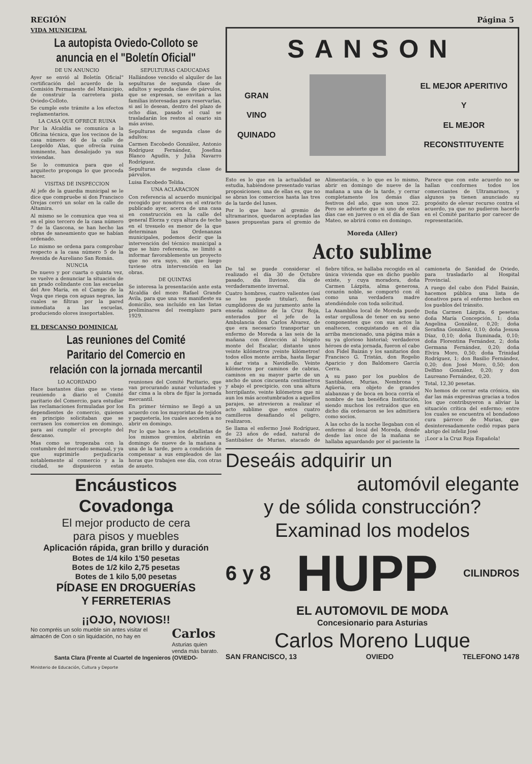REGIÓN Página 5
VIDA MUNICIPAL
La autopista Oviedo-Colloto se anuncia en el "Boletín Oficial"
DE UN ANUNCIO
Ayer se envió al Boletín Oficial" certificación del acuerdo de la Comisión Permanente del Municipio, de construír la carretera pista Oviedo-Colloto.
Se cumple este trámite a los efectos reglamentarios.
LA CASA QUE OFRECE RUINA
Por la Alcaldía se comunica a la Oficina técnica, que los vecinos de la casa número 46 de la calle de Leopoldo Alas, que ofrecía ruina inminente, han desalojado ya sus viviendas.
Se lo comunica para que el arquitecto proponga lo que proceda hacer.
VISITAS DE INSPECCION
Al jefe de la guardia municipal se le dice que compruebe si don Francisco Orejas cerró un solar en la calle de Altamira.
Al mismo se le comunica que vea si en el piso tercero de la casa número 7 de la Gascona, se han hecho las obras de saneamiento que se habían ordenado.
Lo mismo se ordena para comprobar respecto a la casa número 5 de la Avenida de Aureliano San Román.
NUNCIA
De nuevo y por cuarta o quinta vez, se vuelve a denunciar la situación de un prado colindante con las escuelas del Ave María, en el Campo de la Vega que riega con aguas negras, las cuales se filtran por la pared inmediata a las escuelas, produciendo olores insoportables.
SEPULTURAS CADUCADAS
Hallándose vencido el alquiler de las sepulturas de segunda clase de adultos y segunda clase de párvulos, que se expresan, se envitan a las familias interesadas para reservarlas, si así lo desean, dentro del plazo de ocho días, pasado el cual se trasladarán los restos al osario sin más aviso.
Sepulturas de segunda clase de adultos:
Carmen Escobedo González, Antonio Rodríguez Fernández, Josefina Blanco Agudín, y Julia Navarro Rodríguez.
Sepulturas de segunda clase de párvulos.
Luisa Escobedo Teliña.
UNA ACLARACION
Con referencia al acuerdo municipal recogido por nosotros en el extracto publicado ayer, acerca de una casa en construcción en la calle del general Elorza y cuya altura de techo en el tresuelo es menor de la que determinan las Ordenanzas municipales, podemos decir que la intervención del técnico municipal a que se hizo referencia, se limitó a informar favorablemente un proyecto que no era suyo, sin que luego tuviese otra intervención en las obras.
DE QUINTAS
Se interesa la presentación ante esta Alcaldía del mozo Rafael Grande Avila, para que una vez manifieste su domicilio, sea incluído en las listas preliminares del reemplazo para 1929.
EL DESCANSO DOMINICAL
Las reuniones del Comité Paritario del Comercio en relación con la jornada mercantil
LO ACORDADO
Hace bastantes días que se viene reuniendo a diario el Comité paritario del Comercio, para estudiar las reclamaciones formuladas por los dependientes de comercio, quienes en principio solicitaban que se cerrasen los comercios en domingo, para así cumplir el precepto del descanso.
Mas como se tropezaba con la costumbre del mercado semanal, y ya que suprimirle perjudicaría notablemente al comercio y a la ciudad, se dispusieron estas reuniones del Comité Paritario, que van procurando aunar voluntades y dar cima a la obra de fijar la jornada mercantil.
En primer término se llegó a un acuerdo con los mayoristas de tejidos y paquetería, los cuales acceden a no abrir en domingo.
Por lo que hace a los detallistas de los mismos gremios, abrirán en domingo de nueve de la mañana a una de la tarde, pero a condición de compensar a sus empleados de las horas que trabajen ese día, con otras de asueto.
Encáusticos Covadonga
El mejor producto de cera
para pisos y muebles
Aplicación rápida, gran brillo y duración
Botes de 1/4 kilo 1'50 pesetas
Botes de 1/2 kilo 2,75 pesetas
Botes de 1 kilo 5,00 pesetas
PÍDASE EN DROGUERÍAS
Y FERRETERIAS
¡¡OJO, NOVIOS!!
No compréis un solo mueble sin antes visitar el almacén de Con o sin liquidación, no hay en Carlos
Asturias quien venda más barato.
Santa Clara (Frente al Cuartel de Ingenieros (OVIEDO-
SANSON
GRAN
VINO
QUINADO EL MEJOR APERITIVO
Y
EL MEJOR
RECONSTITUYENTE
Esto es lo que en la actualidad se estudia, habiéndose presentado varias proposiciones; una de ellas es, que no se abran los comercios hasta las tres de la tarde del lunes.
Por lo que hace al gremio de ultramarinos, quedaron aceptadas las bases propuestas para el gremio de Alimentación, o lo que es lo mismo, abrir en domingo de nueve de la mañana a una de la tarde, y cerrar completamente los demás días festivos del año, que son unos 22. Pero se advierte que si uno de estos días cae en jueves o en el día de San Mateo, se abrirá como en domingo.
Parece que con este acuerdo no se hallan conformes todos los comerciantes de Ultramarinos, y algunos ya tienen anunciado su propósito de elevar recurso contra el acuerdo, ya que no pudieron hacerlo en el Comité paritario por carecer de representación.
Moreda (Aller)
Acto sublime
De tal se puede considerar el realizado el día 30 de Octubre pasado, día lluvioso, día de verdaderamente invernal.
Cuatro hombres, cuatro valientes (así se les puede titular), fieles cumplidores de su juramento ante la enseña sublime de la Cruz Roja, enterados por el jefe de la Ambulancia don Carlos Alvarez, de que era necesario transportar un enfermo de Moreda a las seis de la mañana con dirección al hóspito monte del Escalar, distante unos veinte kilómetros ¡veinte kilómetros! todos ellos monte arriba, hasta llegar a dar vista a Navidiello. Veinte kilómetros por caminos de cabras, caminos en su mayor parte de un ancho de unos cincuenta centímetros y abajo el precipicio, con una altura horripilante, veinte kilómetros que ni aun los más acostumbrados a aquellos parajes, se atrevieron a realizar el acto sublime que estos cuatro camilleros desafiando el peligro, realizaron.
Se llama el enfermo José Rodríguez, de 23 años de edad, natural de Santibáñez de Murias, atacado de fiebre tífica, se hallaba recogido en al única vivienda que en dicho pueblo existe, y cuya moradora, doña Carmen Lázpita, alma generosa, corazón noble, se comportó con él como una verdadera madre atendiéndole con toda solicitud.
La Asamblea local de Moreda puede estar orgullosa de tener en su seno componentes que con sus actos la enaltecen, conquistando en el día arriba mencionado, una página más a su ya glorioso historial; verdaderos héroes de esta jornada, fueron el cabo don Fidel Baizán y los sanitarios don Francisco G. Tristán, don Rogelio Aparicio y don Baldomero García Cerra.
A su paso por los pueblos de Santibáñez, Murias, Nembrona y Agüeria, era objeto de grandes alabanzas y de boca en boca corría el nombre de tan benéfica Institución, siendo muchos los retraídos que en dicho día ordenaron se les admitiera como socios.
A las ocho de la noche llegaban con el enfermo al local del Moreda, donde desde las once de la mañana se hallaba aguardando por el paciente la camioneta de Sanidad de Oviedo, para trasladarlo al Hospital Provincial.
A ruego del cabo don Fidel Baizán, hacemos pública una lista de donativos para el enfermo hechos en los pueblos del tránsito.
Doña Carmen Lázpita, 6 pesetas; doña María Concepción, 1; doña Angelina González, 0,20; doña Serafina González, 0,10; doña Jesusa Díaz, 0,10; doña Iluminada, 0,10; doña Florentina Fernández, 2; doña Germana Fernández, 0,20; doña Elvira Moro, 0,50; doña Trinidad Rodríguez, 1; don Basilio Fernández, 0,20; don José Moro, 0,50; don Delfino González, 0,20; y don Laureano Fernández, 0,20.
Total, 12,30 pesetas.
No hemos de cerrar esta crónica, sin dar las más expresivas gracias a todos los que contribuyeron a aliviar la situación crítica del enfermo; entre los cuales se encuentra el bondadoso cura párroco de Murias, que desinteresadamente cedió ropas para abrigo del infeliz José
¡Loor a la Cruz Roja Española!
Deseáis adquirir un
automóvil elegante
y de sólida construcción?
Examinad los modelos
6 y 8 HUPP CILINDROS
EL AUTOMOVIL DE MODA
Concesionario para Asturias
Carlos Moreno Luque
SAN FRANCISCO, 13 OVIEDO TELEFONO 1478
Ministerio de Educación, Cultura y Deporte